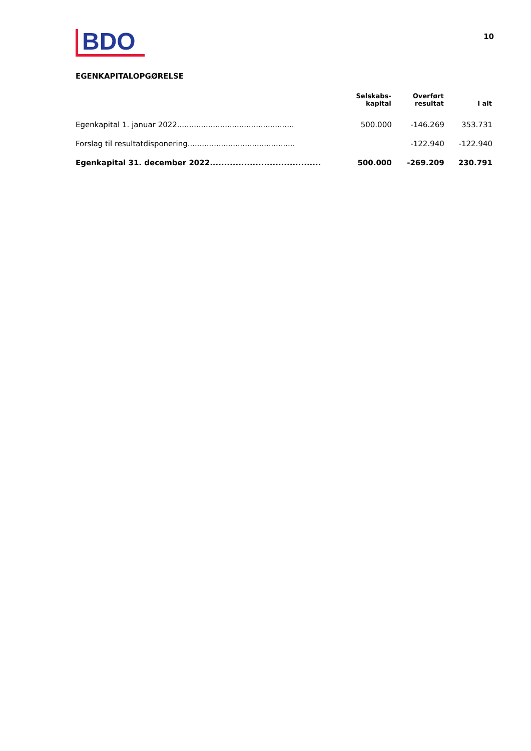BDO
10
EGENKAPITALOPGØRELSE
| | Selskabs- kapital | Overført resultat | I alt |
| --- | --- | --- | --- |
| Egenkapital 1. januar 2022................................................. | 500.000 | -146.269 | 353.731 |
| Forslag til resultatdisponering............................................. | | -122.940 | -122.940 |
| Egenkapital 31. december 2022....................................... | 500.000 | -269.209 | 230.791 |